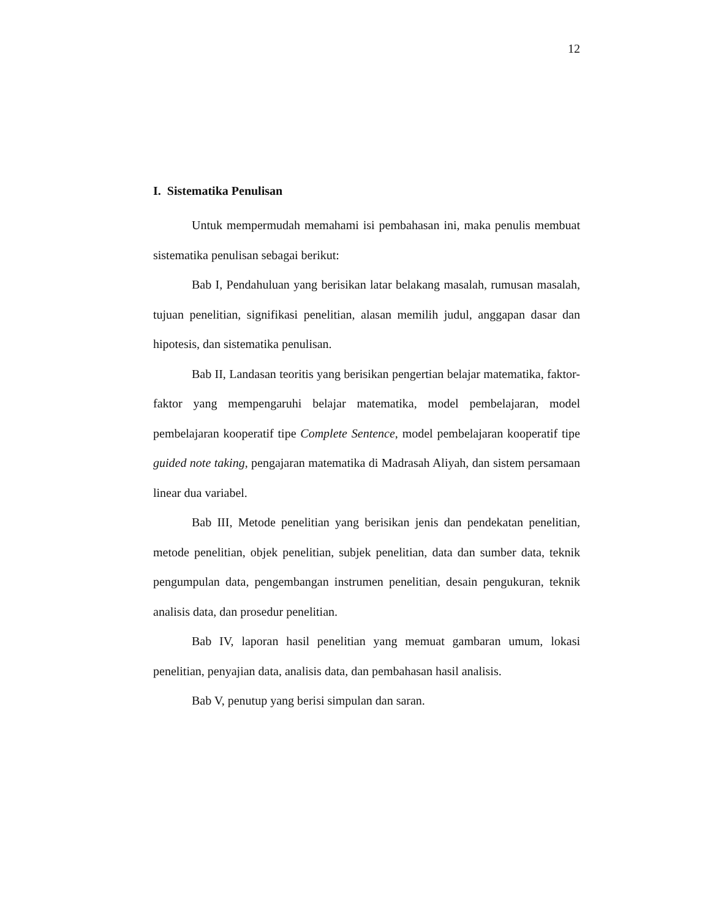12
I. Sistematika Penulisan
Untuk mempermudah memahami isi pembahasan ini, maka penulis membuat sistematika penulisan sebagai berikut:
Bab I, Pendahuluan yang berisikan latar belakang masalah, rumusan masalah, tujuan penelitian, signifikasi penelitian, alasan memilih judul, anggapan dasar dan hipotesis, dan sistematika penulisan.
Bab II, Landasan teoritis yang berisikan pengertian belajar matematika, faktor-faktor yang mempengaruhi belajar matematika, model pembelajaran, model pembelajaran kooperatif tipe Complete Sentence, model pembelajaran kooperatif tipe guided note taking, pengajaran matematika di Madrasah Aliyah, dan sistem persamaan linear dua variabel.
Bab III, Metode penelitian yang berisikan jenis dan pendekatan penelitian, metode penelitian, objek penelitian, subjek penelitian, data dan sumber data, teknik pengumpulan data, pengembangan instrumen penelitian, desain pengukuran, teknik analisis data, dan prosedur penelitian.
Bab IV, laporan hasil penelitian yang memuat gambaran umum, lokasi penelitian, penyajian data, analisis data, dan pembahasan hasil analisis.
Bab V, penutup yang berisi simpulan dan saran.